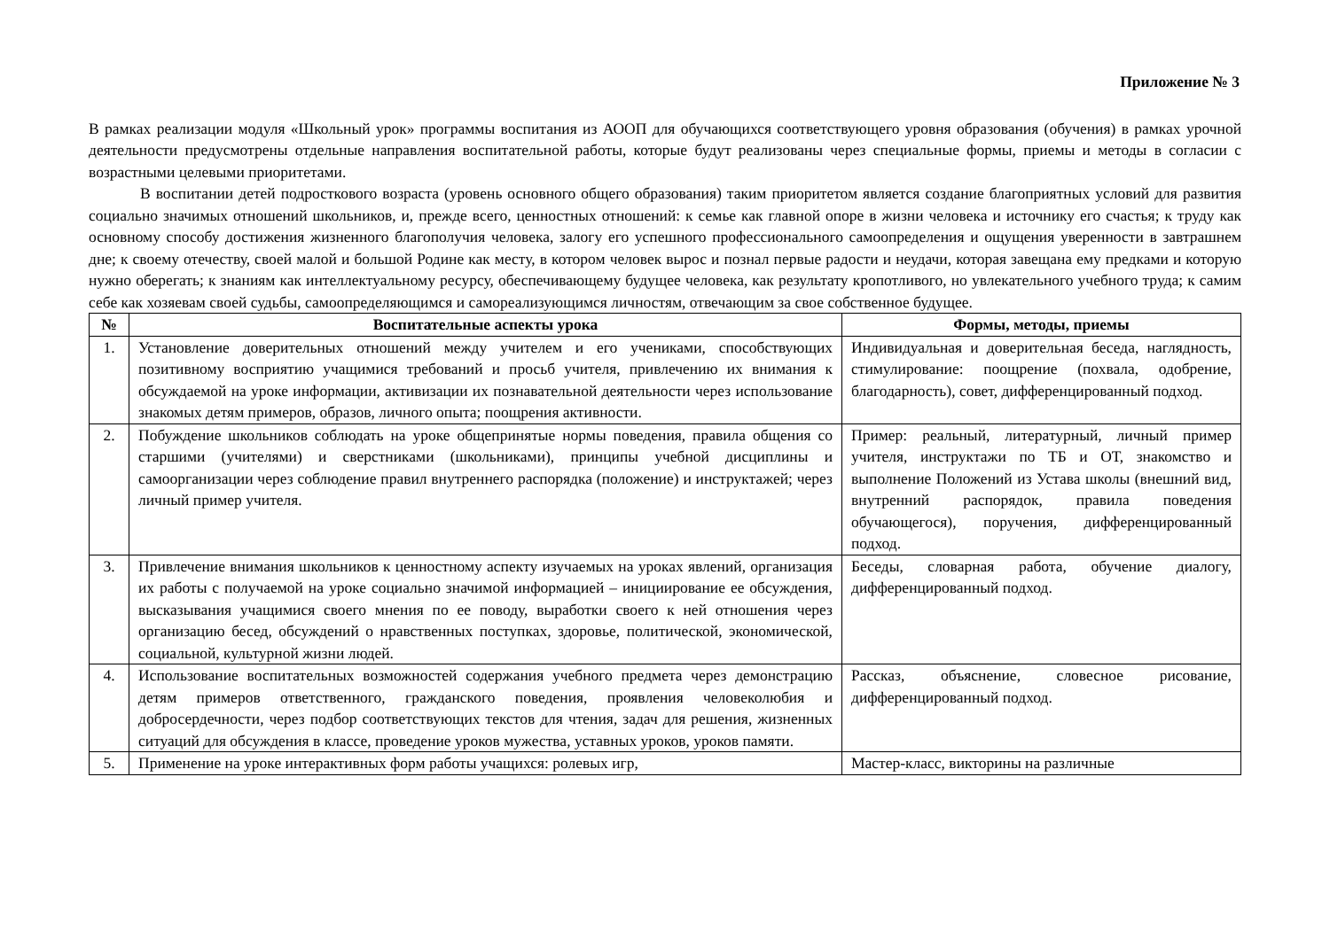Приложение № 3
В рамках реализации модуля «Школьный урок» программы воспитания из АООП для обучающихся соответствующего уровня образования (обучения) в рамках урочной деятельности предусмотрены отдельные направления воспитательной работы, которые будут реализованы через специальные формы, приемы и методы в согласии с возрастными целевыми приоритетами.
В воспитании детей подросткового возраста (уровень основного общего образования) таким приоритетом является создание благоприятных условий для развития социально значимых отношений школьников, и, прежде всего, ценностных отношений: к семье как главной опоре в жизни человека и источнику его счастья; к труду как основному способу достижения жизненного благополучия человека, залогу его успешного профессионального самоопределения и ощущения уверенности в завтрашнем дне; к своему отечеству, своей малой и большой Родине как месту, в котором человек вырос и познал первые радости и неудачи, которая завещана ему предками и которую нужно оберегать; к знаниям как интеллектуальному ресурсу, обеспечивающему будущее человека, как результату кропотливого, но увлекательного учебного труда; к самим себе как хозяевам своей судьбы, самоопределяющимся и самореализующимся личностям, отвечающим за свое собственное будущее.
| № | Воспитательные аспекты урока | Формы, методы, приемы |
| --- | --- | --- |
| 1. | Установление доверительных отношений между учителем и его учениками, способствующих позитивному восприятию учащимися требований и просьб учителя, привлечению их внимания к обсуждаемой на уроке информации, активизации их познавательной деятельности через использование знакомых детям примеров, образов, личного опыта; поощрения активности. | Индивидуальная и доверительная беседа, наглядность, стимулирование: поощрение (похвала, одобрение, благодарность), совет, дифференцированный подход. |
| 2. | Побуждение школьников соблюдать на уроке общепринятые нормы поведения, правила общения со старшими (учителями) и сверстниками (школьниками), принципы учебной дисциплины и самоорганизации через соблюдение правил внутреннего распорядка (положение) и инструктажей; через личный пример учителя. | Пример: реальный, литературный, личный пример учителя, инструктажи по ТБ и ОТ, знакомство и выполнение Положений из Устава школы (внешний вид, внутренний распорядок, правила поведения обучающегося), поручения, дифференцированный подход. |
| 3. | Привлечение внимания школьников к ценностному аспекту изучаемых на уроках явлений, организация их работы с получаемой на уроке социально значимой информацией – инициирование ее обсуждения, высказывания учащимися своего мнения по ее поводу, выработки своего к ней отношения через организацию бесед, обсуждений о нравственных поступках, здоровье, политической, экономической, социальной, культурной жизни людей. | Беседы, словарная работа, обучение диалогу, дифференцированный подход. |
| 4. | Использование воспитательных возможностей содержания учебного предмета через демонстрацию детям примеров ответственного, гражданского поведения, проявления человеколюбия и добросердечности, через подбор соответствующих текстов для чтения, задач для решения, жизненных ситуаций для обсуждения в классе, проведение уроков мужества, уставных уроков, уроков памяти. | Рассказ, объяснение, словесное рисование, дифференцированный подход. |
| 5. | Применение на уроке интерактивных форм работы учащихся: ролевых игр, | Мастер-класс, викторины на различные |